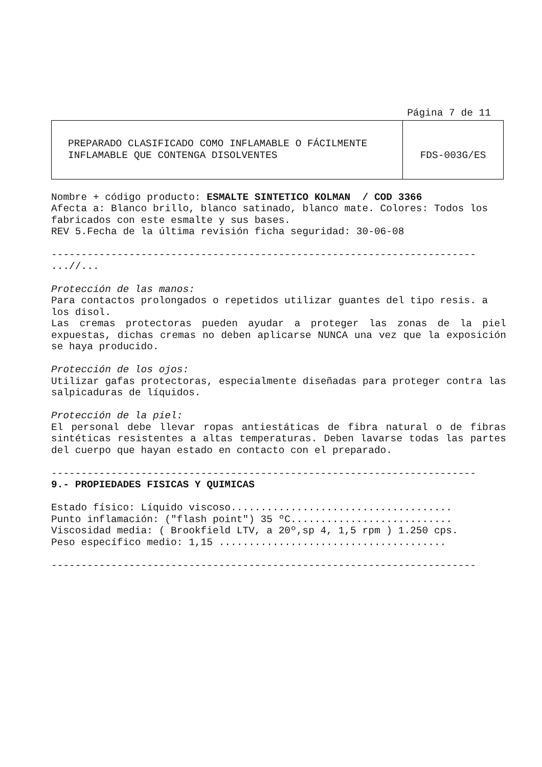Página 7 de 11
| PREPARADO CLASIFICADO COMO INFLAMABLE O FÁCILMENTE INFLAMABLE QUE CONTENGA DISOLVENTES | FDS-003G/ES |
Nombre + código producto: ESMALTE SINTETICO KOLMAN / COD 3366
Afecta a: Blanco brillo, blanco satinado, blanco mate. Colores: Todos los fabricados con este esmalte y sus bases.
REV 5.Fecha de la última revisión ficha seguridad: 30-06-08
-----------------------------------------------------------------------
...//...
Protección de las manos:
Para contactos prolongados o repetidos utilizar guantes del tipo resis. a los disol.
Las cremas protectoras pueden ayudar a proteger las zonas de la piel expuestas, dichas cremas no deben aplicarse NUNCA una vez que la exposición se haya producido.
Protección de los ojos:
Utilizar gafas protectoras, especialmente diseñadas para proteger contra las salpicaduras de líquidos.
Protección de la piel:
El personal debe llevar ropas antiestáticas de fibra natural o de fibras sintéticas resistentes a altas temperaturas. Deben lavarse todas las partes del cuerpo que hayan estado en contacto con el preparado.
-----------------------------------------------------------------------
9.- PROPIEDADES FISICAS Y QUIMICAS
Estado físico: Líquido viscoso.....................................
Punto inflamación: ("flash point") 35 ºC...........................
Viscosidad media: ( Brookfield LTV, a 20º,sp 4, 1,5 rpm ) 1.250 cps.
Peso específico medio: 1,15 ......................................
-----------------------------------------------------------------------